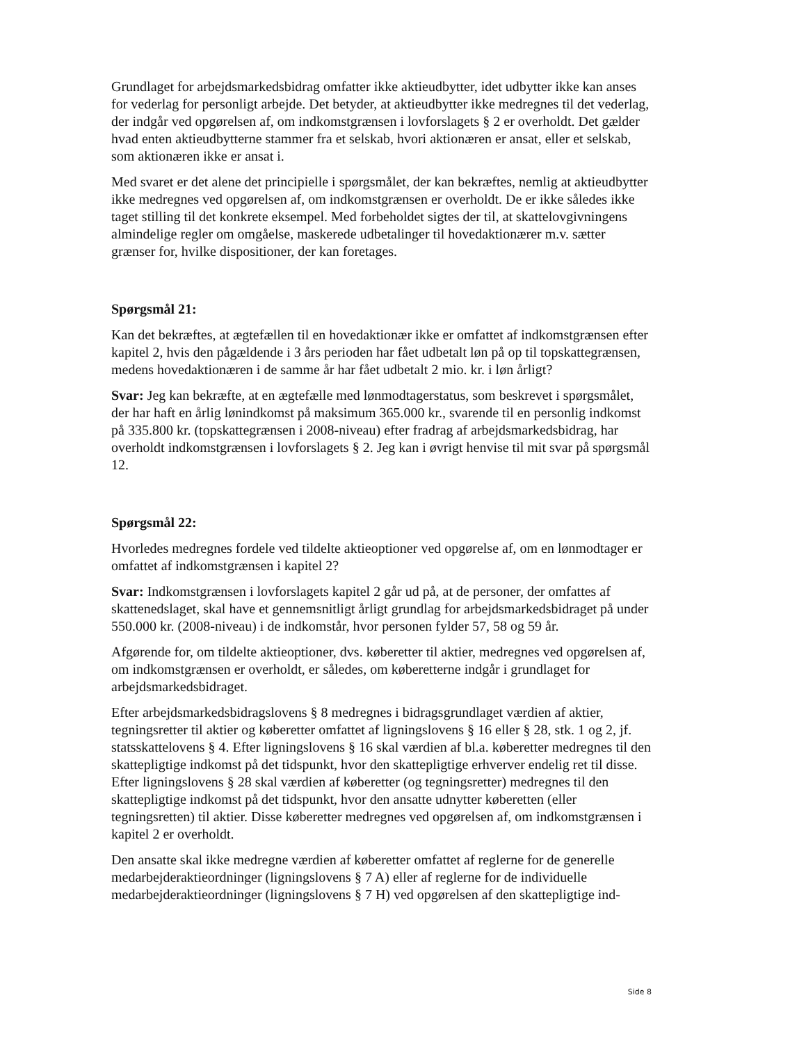Grundlaget for arbejdsmarkedsbidrag omfatter ikke aktieudbytter, idet udbytter ikke kan anses for vederlag for personligt arbejde. Det betyder, at aktieudbytter ikke medregnes til det vederlag, der indgår ved opgørelsen af, om indkomstgrænsen i lovforslagets § 2 er overholdt. Det gælder hvad enten aktieudbytterne stammer fra et selskab, hvori aktionæren er ansat, eller et selskab, som aktionæren ikke er ansat i.
Med svaret er det alene det principielle i spørgsmålet, der kan bekræftes, nemlig at aktieudbytter ikke medregnes ved opgørelsen af, om indkomstgrænsen er overholdt. De er ikke således ikke taget stilling til det konkrete eksempel. Med forbeholdet sigtes der til, at skattelovgivningens almindelige regler om omgåelse, maskerede udbetalinger til hovedaktionærer m.v. sætter grænser for, hvilke dispositioner, der kan foretages.
Spørgsmål 21:
Kan det bekræftes, at ægtefællen til en hovedaktionær ikke er omfattet af indkomstgrænsen efter kapitel 2, hvis den pågældende i 3 års perioden har fået udbetalt løn på op til topskattegrænsen, medens hovedaktionæren i de samme år har fået udbetalt 2 mio. kr. i løn årligt?
Svar: Jeg kan bekræfte, at en ægtefælle med lønmodtagerstatus, som beskrevet i spørgsmålet, der har haft en årlig lønindkomst på maksimum 365.000 kr., svarende til en personlig indkomst på 335.800 kr. (topskattegrænsen i 2008-niveau) efter fradrag af arbejdsmarkedsbidrag, har overholdt indkomstgrænsen i lovforslagets § 2. Jeg kan i øvrigt henvise til mit svar på spørgsmål 12.
Spørgsmål 22:
Hvorledes medregnes fordele ved tildelte aktieoptioner ved opgørelse af, om en lønmodtager er omfattet af indkomstgrænsen i kapitel 2?
Svar: Indkomstgrænsen i lovforslagets kapitel 2 går ud på, at de personer, der omfattes af skattenedslaget, skal have et gennemsnitligt årligt grundlag for arbejdsmarkedsbidraget på under 550.000 kr. (2008-niveau) i de indkomstår, hvor personen fylder 57, 58 og 59 år.
Afgørende for, om tildelte aktieoptioner, dvs. køberetter til aktier, medregnes ved opgørelsen af, om indkomstgrænsen er overholdt, er således, om køberetterne indgår i grundlaget for arbejdsmarkedsbidraget.
Efter arbejdsmarkedsbidragslovens § 8 medregnes i bidragsgrundlaget værdien af aktier, tegningsretter til aktier og køberetter omfattet af ligningslovens § 16 eller § 28, stk. 1 og 2, jf. statsskattelovens § 4. Efter ligningslovens § 16 skal værdien af bl.a. køberetter medregnes til den skattepligtige indkomst på det tidspunkt, hvor den skattepligtige erhverver endelig ret til disse. Efter ligningslovens § 28 skal værdien af køberetter (og tegningsretter) medregnes til den skattepligtige indkomst på det tidspunkt, hvor den ansatte udnytter køberetten (eller tegningsretten) til aktier. Disse køberetter medregnes ved opgørelsen af, om indkomstgrænsen i kapitel 2 er overholdt.
Den ansatte skal ikke medregne værdien af køberetter omfattet af reglerne for de generelle medarbejderaktieordninger (ligningslovens § 7 A) eller af reglerne for de individuelle medarbejderaktieordninger (ligningslovens § 7 H) ved opgørelsen af den skattepligtige ind-
Side 8